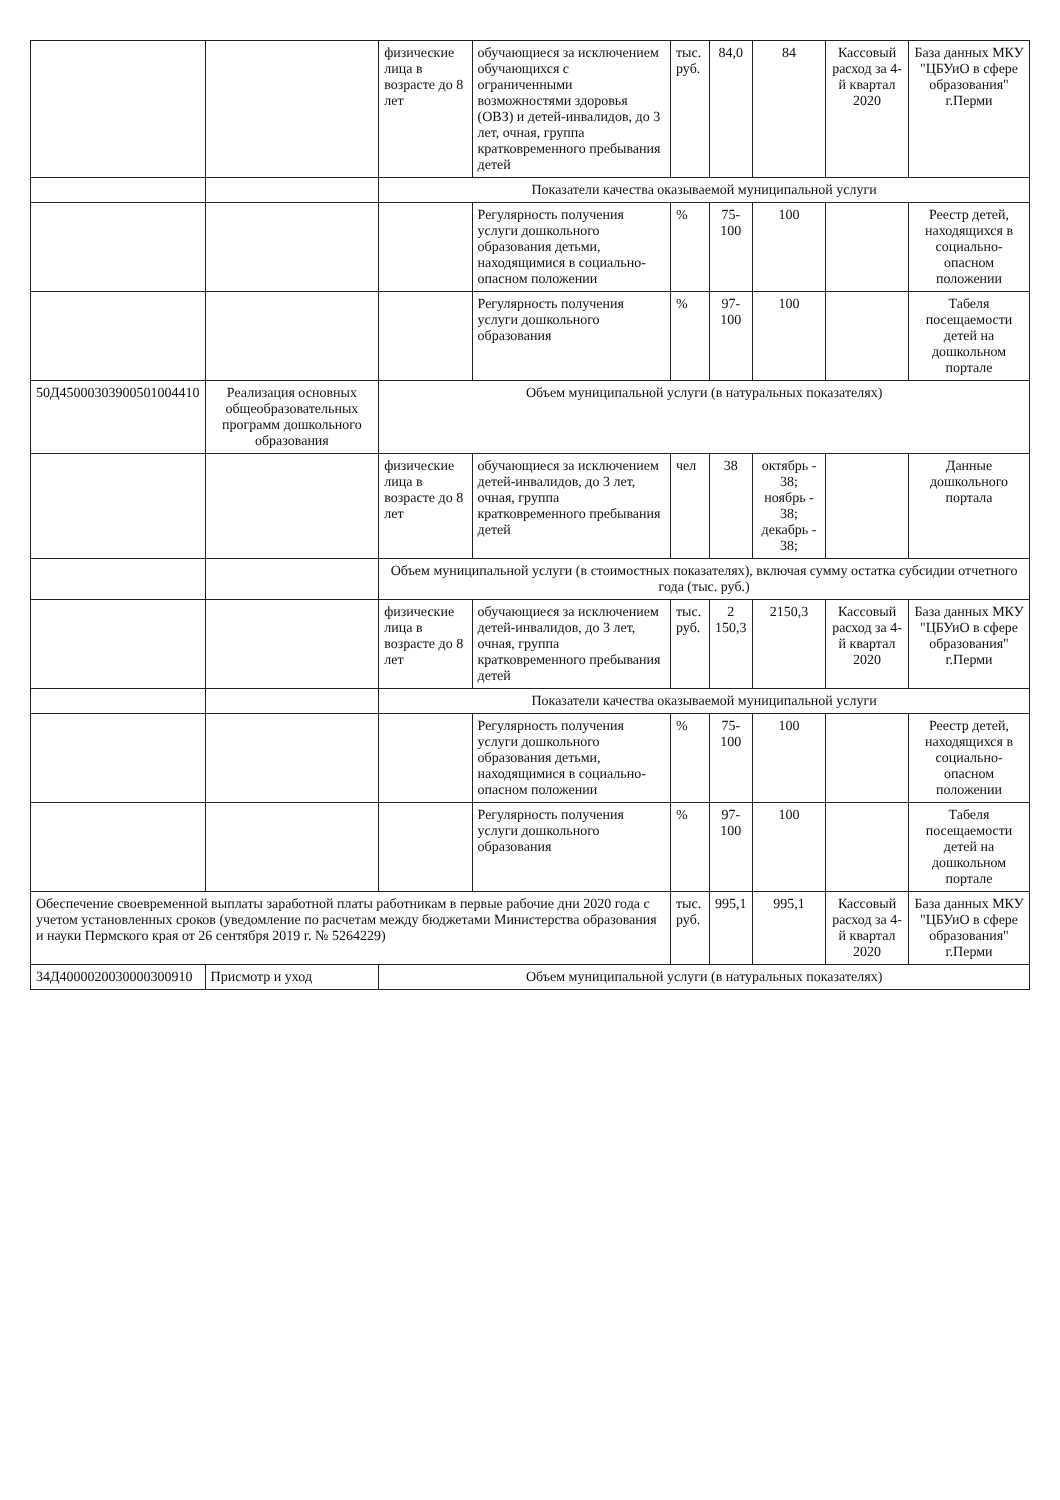| | | физические лица в возрасте до 8 лет | обучающиеся за исключением обучающихся с ограниченными возможностями здоровья (ОВЗ) и детей-инвалидов, до 3 лет, очная, группа кратковременного пребывания детей | тыс. руб. | 84,0 | 84 | Кассовый расход за 4-й квартал 2020 | База данных МКУ "ЦБУиО в сфере образования" г.Перми |
| | | Показатели качества оказываемой муниципальной услуги | | | | | | |
| | | | Регулярность получения услуги дошкольного образования детьми, находящимися в социально-опасном положении | % | 75-100 | 100 | | Реестр детей, находящихся в социально-опасном положении |
| | | | Регулярность получения услуги дошкольного образования | % | 97-100 | 100 | | Табеля посещаемости детей на дошкольном портале |
| 50Д45000303900501004410 | Реализация основных общеобразовательных программ дошкольного образования | Объем муниципальной услуги (в натуральных показателях) | | | | | | |
| | | физические лица в возрасте до 8 лет | обучающиеся за исключением детей-инвалидов, до 3 лет, очная, группа кратковременного пребывания детей | чел | 38 | октябрь - 38; ноябрь - 38; декабрь - 38; | | Данные дошкольного портала |
| | | Объем муниципальной услуги (в стоимостных показателях), включая сумму остатка субсидии отчетного года (тыс. руб.) | | | | | | |
| | | физические лица в возрасте до 8 лет | обучающиеся за исключением детей-инвалидов, до 3 лет, очная, группа кратковременного пребывания детей | тыс. руб. | 2 150,3 | 2150,3 | Кассовый расход за 4-й квартал 2020 | База данных МКУ "ЦБУиО в сфере образования" г.Перми |
| | | Показатели качества оказываемой муниципальной услуги | | | | | | |
| | | | Регулярность получения услуги дошкольного образования детьми, находящимися в социально-опасном положении | % | 75-100 | 100 | | Реестр детей, находящихся в социально-опасном положении |
| | | | Регулярность получения услуги дошкольного образования | % | 97-100 | 100 | | Табеля посещаемости детей на дошкольном портале |
| Обеспечение своевременной выплаты заработной платы работникам в первые рабочие дни 2020 года с учетом установленных сроков (уведомление по расчетам между бюджетами Министерства образования и науки Пермского края от 26 сентября 2019 г. № 5264229) | | | | тыс. руб. | 995,1 | 995,1 | Кассовый расход за 4-й квартал 2020 | База данных МКУ "ЦБУиО в сфере образования" г.Перми |
| 34Д4000020030000300910 | Присмотр и уход | Объем муниципальной услуги (в натуральных показателях) | | | | | | |